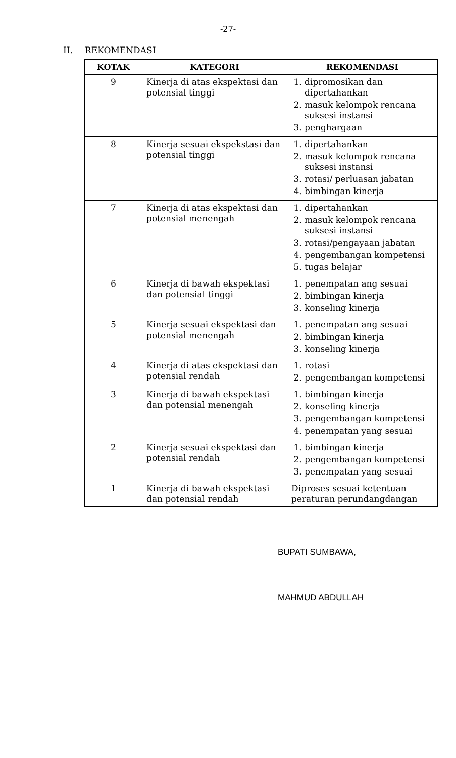-27-
II. REKOMENDASI
| KOTAK | KATEGORI | REKOMENDASI |
| --- | --- | --- |
| 9 | Kinerja di atas ekspektasi dan potensial tinggi | 1. dipromosikan dan dipertahankan 2. masuk kelompok rencana suksesi instansi 3. penghargaan |
| 8 | Kinerja sesuai ekspekstasi dan potensial tinggi | 1. dipertahankan 2. masuk kelompok rencana suksesi instansi 3. rotasi/ perluasan jabatan 4. bimbingan kinerja |
| 7 | Kinerja di atas ekspektasi dan potensial menengah | 1. dipertahankan 2. masuk kelompok rencana suksesi instansi 3. rotasi/pengayaan jabatan 4. pengembangan kompetensi 5. tugas belajar |
| 6 | Kinerja di bawah ekspektasi dan potensial tinggi | 1. penempatan ang sesuai 2. bimbingan kinerja 3. konseling kinerja |
| 5 | Kinerja sesuai ekspektasi dan potensial menengah | 1. penempatan ang sesuai 2. bimbingan kinerja 3. konseling kinerja |
| 4 | Kinerja di atas ekspektasi dan potensial rendah | 1. rotasi 2. pengembangan kompetensi |
| 3 | Kinerja di bawah ekspektasi dan potensial menengah | 1. bimbingan kinerja 2. konseling kinerja 3. pengembangan kompetensi 4. penempatan yang sesuai |
| 2 | Kinerja sesuai ekspektasi dan potensial rendah | 1. bimbingan kinerja 2. pengembangan kompetensi 3. penempatan yang sesuai |
| 1 | Kinerja di bawah ekspektasi dan potensial rendah | Diproses sesuai ketentuan peraturan perundangdangan |
BUPATI SUMBAWA,
MAHMUD ABDULLAH